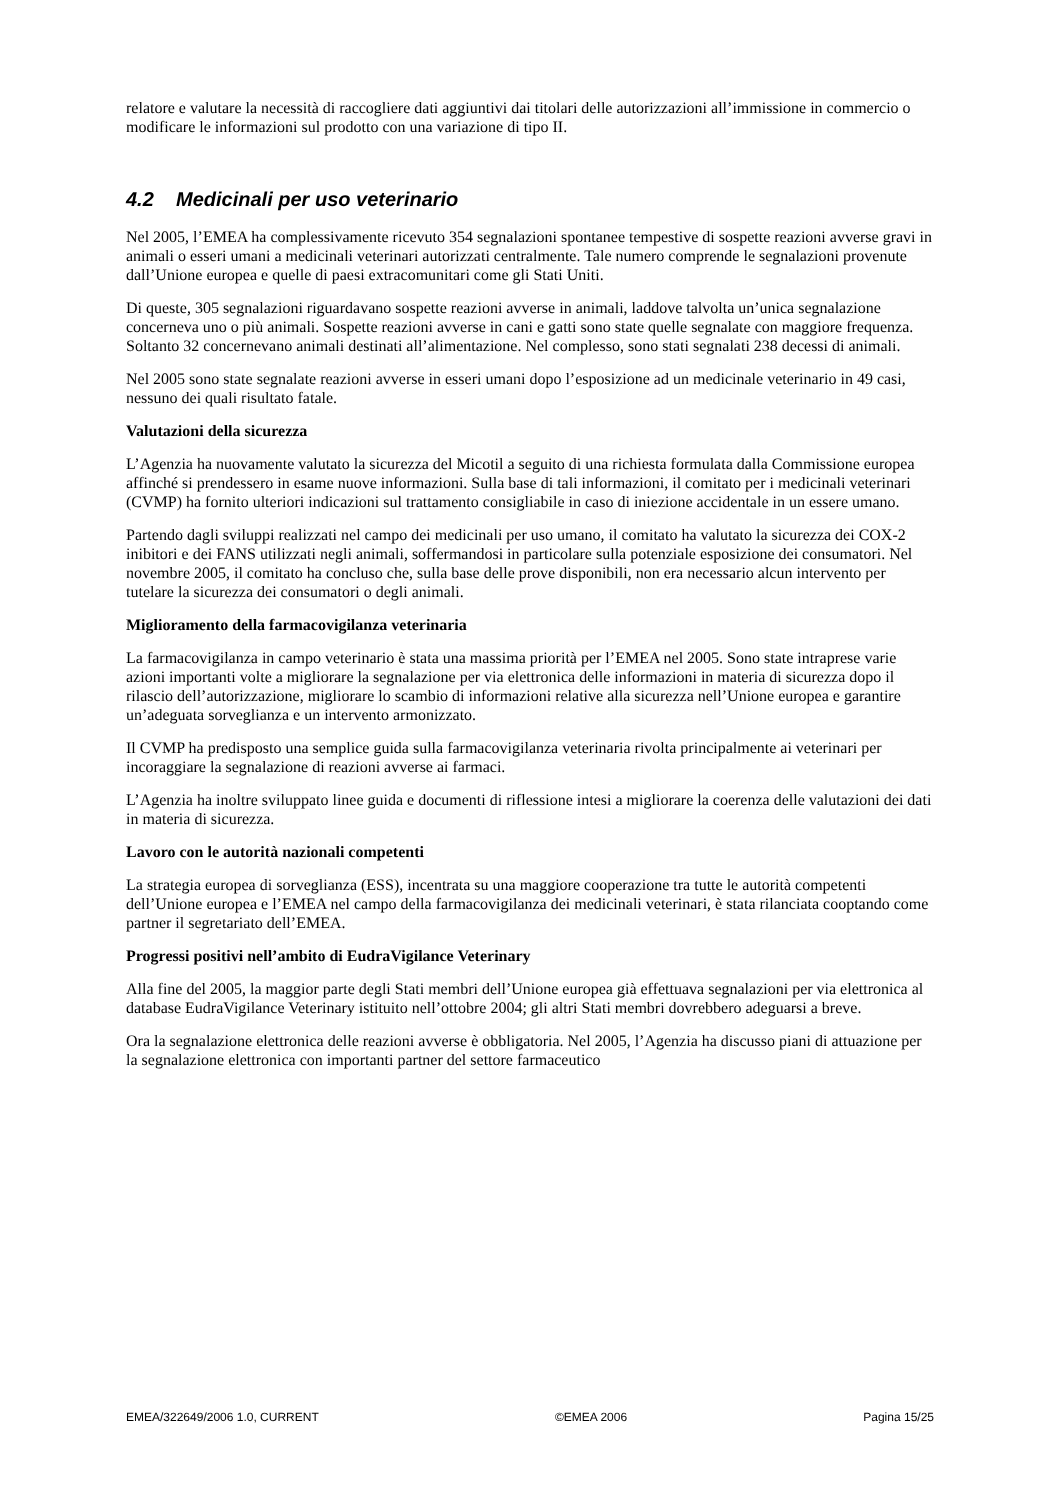relatore e valutare la necessità di raccogliere dati aggiuntivi dai titolari delle autorizzazioni all’immissione in commercio o modificare le informazioni sul prodotto con una variazione di tipo II.
4.2 Medicinali per uso veterinario
Nel 2005, l’EMEA ha complessivamente ricevuto 354 segnalazioni spontanee tempestive di sospette reazioni avverse gravi in animali o esseri umani a medicinali veterinari autorizzati centralmente. Tale numero comprende le segnalazioni provenute dall’Unione europea e quelle di paesi extracomunitari come gli Stati Uniti.
Di queste, 305 segnalazioni riguardavano sospette reazioni avverse in animali, laddove talvolta un’unica segnalazione concerneva uno o più animali. Sospette reazioni avverse in cani e gatti sono state quelle segnalate con maggiore frequenza. Soltanto 32 concernevano animali destinati all’alimentazione. Nel complesso, sono stati segnalati 238 decessi di animali.
Nel 2005 sono state segnalate reazioni avverse in esseri umani dopo l’esposizione ad un medicinale veterinario in 49 casi, nessuno dei quali risultato fatale.
Valutazioni della sicurezza
L’Agenzia ha nuovamente valutato la sicurezza del Micotil a seguito di una richiesta formulata dalla Commissione europea affinché si prendessero in esame nuove informazioni. Sulla base di tali informazioni, il comitato per i medicinali veterinari (CVMP) ha fornito ulteriori indicazioni sul trattamento consigliabile in caso di iniezione accidentale in un essere umano.
Partendo dagli sviluppi realizzati nel campo dei medicinali per uso umano, il comitato ha valutato la sicurezza dei COX-2 inibitori e dei FANS utilizzati negli animali, soffermandosi in particolare sulla potenziale esposizione dei consumatori. Nel novembre 2005, il comitato ha concluso che, sulla base delle prove disponibili, non era necessario alcun intervento per tutelare la sicurezza dei consumatori o degli animali.
Miglioramento della farmacovigilanza veterinaria
La farmacovigilanza in campo veterinario è stata una massima priorità per l’EMEA nel 2005. Sono state intraprese varie azioni importanti volte a migliorare la segnalazione per via elettronica delle informazioni in materia di sicurezza dopo il rilascio dell’autorizzazione, migliorare lo scambio di informazioni relative alla sicurezza nell’Unione europea e garantire un’adeguata sorveglianza e un intervento armonizzato.
Il CVMP ha predisposto una semplice guida sulla farmacovigilanza veterinaria rivolta principalmente ai veterinari per incoraggiare la segnalazione di reazioni avverse ai farmaci.
L’Agenzia ha inoltre sviluppato linee guida e documenti di riflessione intesi a migliorare la coerenza delle valutazioni dei dati in materia di sicurezza.
Lavoro con le autorità nazionali competenti
La strategia europea di sorveglianza (ESS), incentrata su una maggiore cooperazione tra tutte le autorità competenti dell’Unione europea e l’EMEA nel campo della farmacovigilanza dei medicinali veterinari, è stata rilanciata cooptando come partner il segretariato dell’EMEA.
Progressi positivi nell’ambito di EudraVigilance Veterinary
Alla fine del 2005, la maggior parte degli Stati membri dell’Unione europea già effettuava segnalazioni per via elettronica al database EudraVigilance Veterinary istituito nell’ottobre 2004; gli altri Stati membri dovrebbero adeguarsi a breve.
Ora la segnalazione elettronica delle reazioni avverse è obbligatoria. Nel 2005, l’Agenzia ha discusso piani di attuazione per la segnalazione elettronica con importanti partner del settore farmaceutico
EMEA/322649/2006 1.0, CURRENT ©EMEA 2006 Pagina 15/25